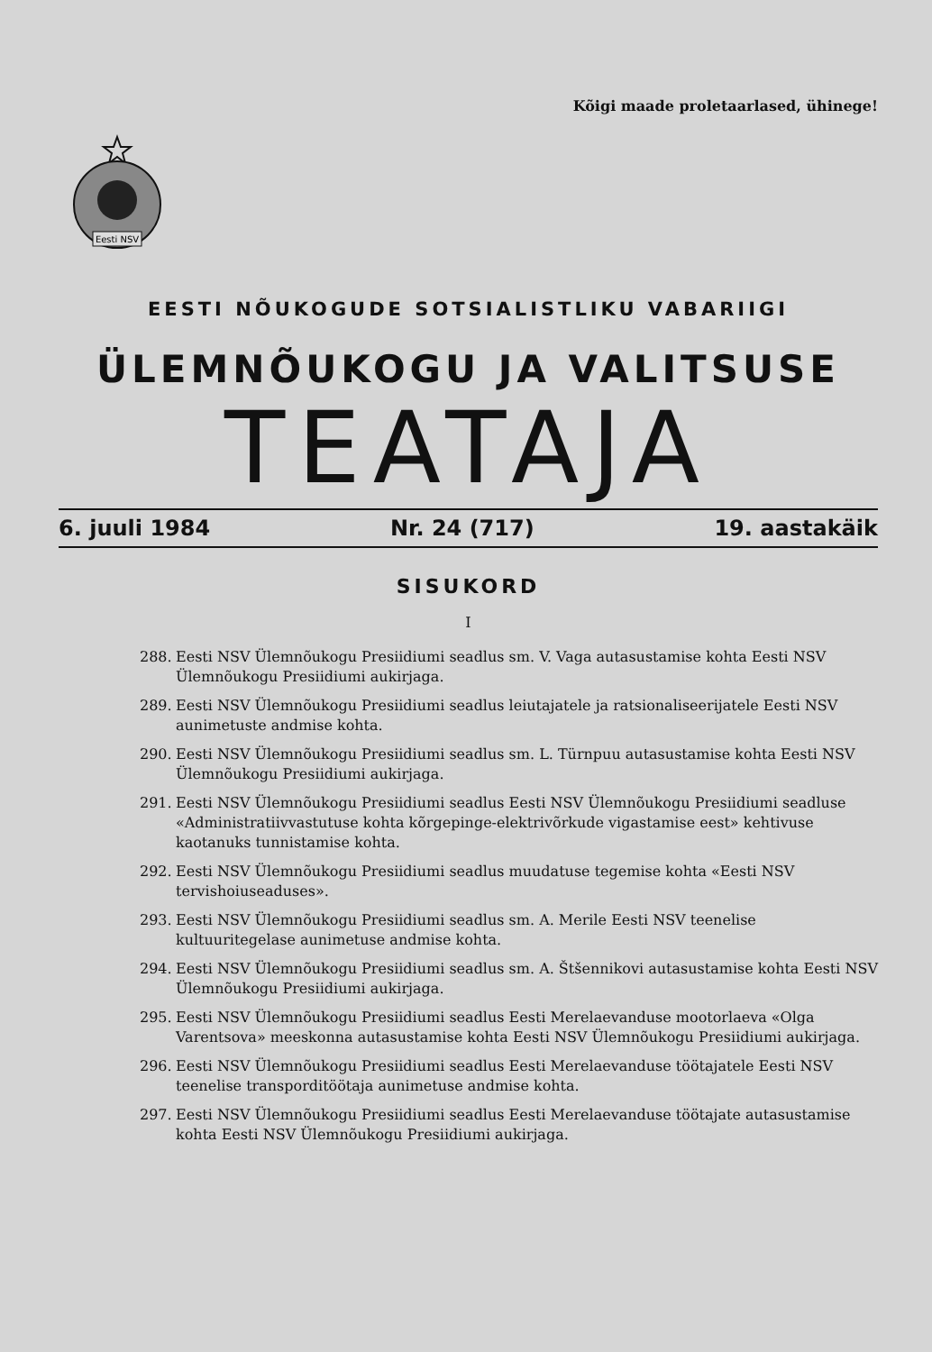Kõigi maade proletaarlased, ühinege!
Eesti NSV
EESTI NÕUKOGUDE SOTSIALISTLIKU VABARIIGI
ÜLEMNÕUKOGU JA VALITSUSE
TEATAJA
6. juuli 1984 Nr. 24 (717) 19. aastakäik
SISUKORD
I
288. Eesti NSV Ülemnõukogu Presiidiumi seadlus sm. V. Vaga autasustamise kohta Eesti NSV Ülemnõukogu Presiidiumi aukirjaga.
289. Eesti NSV Ülemnõukogu Presiidiumi seadlus leiutajatele ja ratsionaliseerijatele Eesti NSV aunimetuste andmise kohta.
290. Eesti NSV Ülemnõukogu Presiidiumi seadlus sm. L. Türnpuu autasustamise kohta Eesti NSV Ülemnõukogu Presiidiumi aukirjaga.
291. Eesti NSV Ülemnõukogu Presiidiumi seadlus Eesti NSV Ülemnõukogu Presiidiumi seadluse «Administratiivvastutuse kohta kõrgepinge-elektrivõrkude vigastamise eest» kehtivuse kaotanuks tunnistamise kohta.
292. Eesti NSV Ülemnõukogu Presiidiumi seadlus muudatuse tegemise kohta «Eesti NSV tervishoiuseaduses».
293. Eesti NSV Ülemnõukogu Presiidiumi seadlus sm. A. Merile Eesti NSV teenelise kultuuritegelase aunimetuse andmise kohta.
294. Eesti NSV Ülemnõukogu Presiidiumi seadlus sm. A. Štšennikovi autasustamise kohta Eesti NSV Ülemnõukogu Presiidiumi aukirjaga.
295. Eesti NSV Ülemnõukogu Presiidiumi seadlus Eesti Merelaevanduse mootorlaeva «Olga Varentsova» meeskonna autasustamise kohta Eesti NSV Ülemnõukogu Presiidiumi aukirjaga.
296. Eesti NSV Ülemnõukogu Presiidiumi seadlus Eesti Merelaevanduse töötajatele Eesti NSV teenelise transporditöötaja aunimetuse andmise kohta.
297. Eesti NSV Ülemnõukogu Presiidiumi seadlus Eesti Merelaevanduse töötajate autasustamise kohta Eesti NSV Ülemnõukogu Presiidiumi aukirjaga.